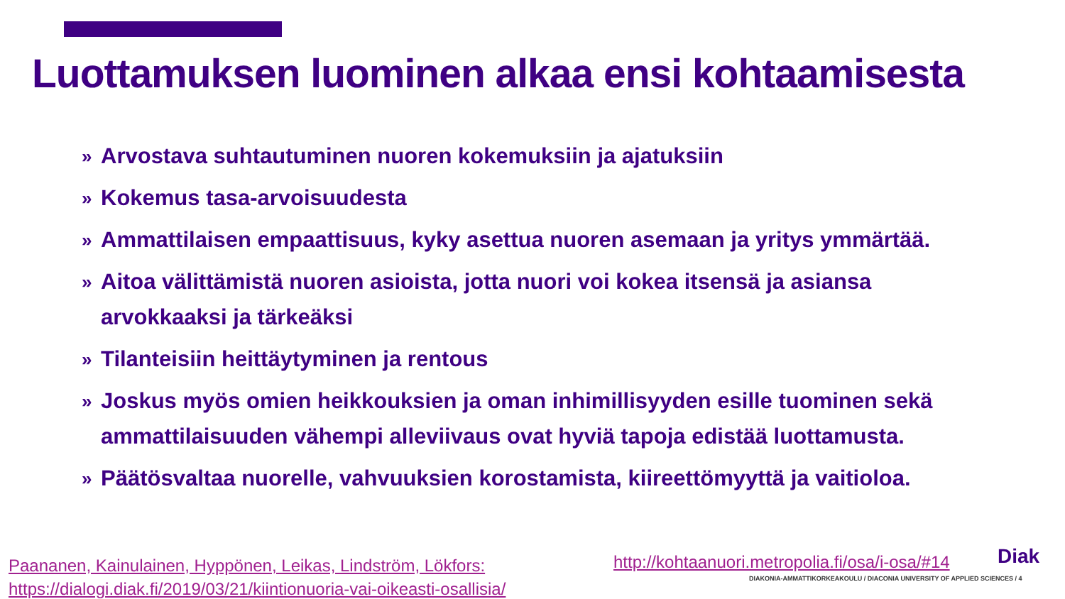Luottamuksen luominen alkaa ensi kohtaamisesta
» Arvostava suhtautuminen nuoren kokemuksiin ja ajatuksiin
» Kokemus tasa-arvoisuudesta
» Ammattilaisen empaattisuus, kyky asettua nuoren asemaan ja yritys ymmärtää.
» Aitoa välittämistä nuoren asioista, jotta nuori voi kokea itsensä ja asiansa arvokkaaksi ja tärkeäksi
» Tilanteisiin heittäytyminen ja rentous
» Joskus myös omien heikkouksien ja oman inhimillisyyden esille tuominen sekä ammattilaisuuden vähempi alleviivaus ovat hyviä tapoja edistää luottamusta.
» Päätösvaltaa nuorelle, vahvuuksien korostamista, kiireettömyyttä ja vaitioloa.
Paananen, Kainulainen, Hyppönen, Leikas, Lindström, Lökfors:
https://dialogi.diak.fi/2019/03/21/kiintionuoria-vai-oikeasti-osallisia/
http://kohtaanuori.metropolia.fi/osa/i-osa/#14
Diak
DIAKONIA-AMMATTIKORKEAKOULU / DIACONIA UNIVERSITY OF APPLIED SCIENCES / 4